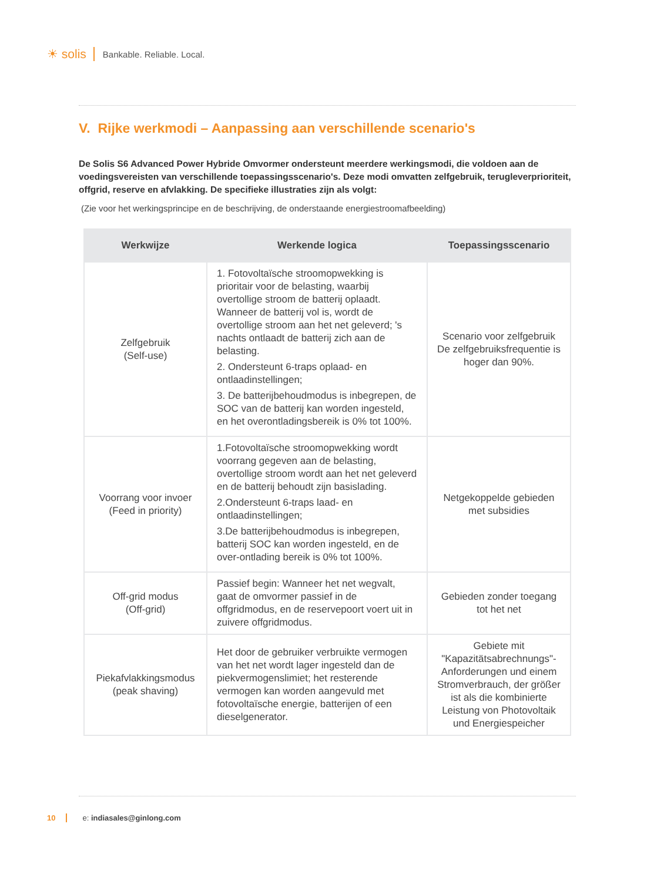☀ solis Bankable. Reliable. Local.
V. Rijke werkmodi – Aanpassing aan verschillende scenario's
De Solis S6 Advanced Power Hybride Omvormer ondersteunt meerdere werkingsmodi, die voldoen aan de voedingsvereisten van verschillende toepassingsscenario's. Deze modi omvatten zelfgebruik, terugleverprioriteit, offgrid, reserve en afvlakking. De specifieke illustraties zijn als volgt:
(Zie voor het werkingsprincipe en de beschrijving, de onderstaande energiestroomafbeelding)
| Werkwijze | Werkende logica | Toepassingsscenario |
| --- | --- | --- |
| Zelfgebruik (Self-use) | 1. Fotovoltaïsche stroomopwekking is prioritair voor de belasting, waarbij overtollige stroom de batterij oplaadt. Wanneer de batterij vol is, wordt de overtollige stroom aan het net geleverd; 's nachts ontlaadt de batterij zich aan de belasting. 2. Ondersteunt 6-traps oplaad- en ontlaadinstellingen; 3. De batterijbehoudmodus is inbegrepen, de SOC van de batterij kan worden ingesteld, en het overontladingsbereik is 0% tot 100%. | Scenario voor zelfgebruik De zelfgebruiksfrequentie is hoger dan 90%. |
| Voorrang voor invoer (Feed in priority) | 1.Fotovoltaïsche stroomopwekking wordt voorrang gegeven aan de belasting, overtollige stroom wordt aan het net geleverd en de batterij behoudt zijn basislading. 2.Ondersteunt 6-traps laad- en ontlaadinstellingen; 3.De batterijbehoudmodus is inbegrepen, batterij SOC kan worden ingesteld, en de over-ontlading bereik is 0% tot 100%. | Netgekoppelde gebieden met subsidies |
| Off-grid modus (Off-grid) | Passief begin: Wanneer het net wegvalt, gaat de omvormer passief in de offgridmodus, en de reservepoort voert uit in zuivere offgridmodus. | Gebieden zonder toegang tot het net |
| Piekafvlakkingsmodus (peak shaving) | Het door de gebruiker verbruikte vermogen van het net wordt lager ingesteld dan de piekvermogenslimiet; het resterende vermogen kan worden aangevuld met fotovoltaïsche energie, batterijen of een dieselgenerator. | Gebiete mit "Kapazitätsabrechnungs"-Anforderungen und einem Stromverbrauch, der größer ist als die kombinierte Leistung von Photovoltaik und Energiespeicher |
10 e: indiasales@ginlong.com